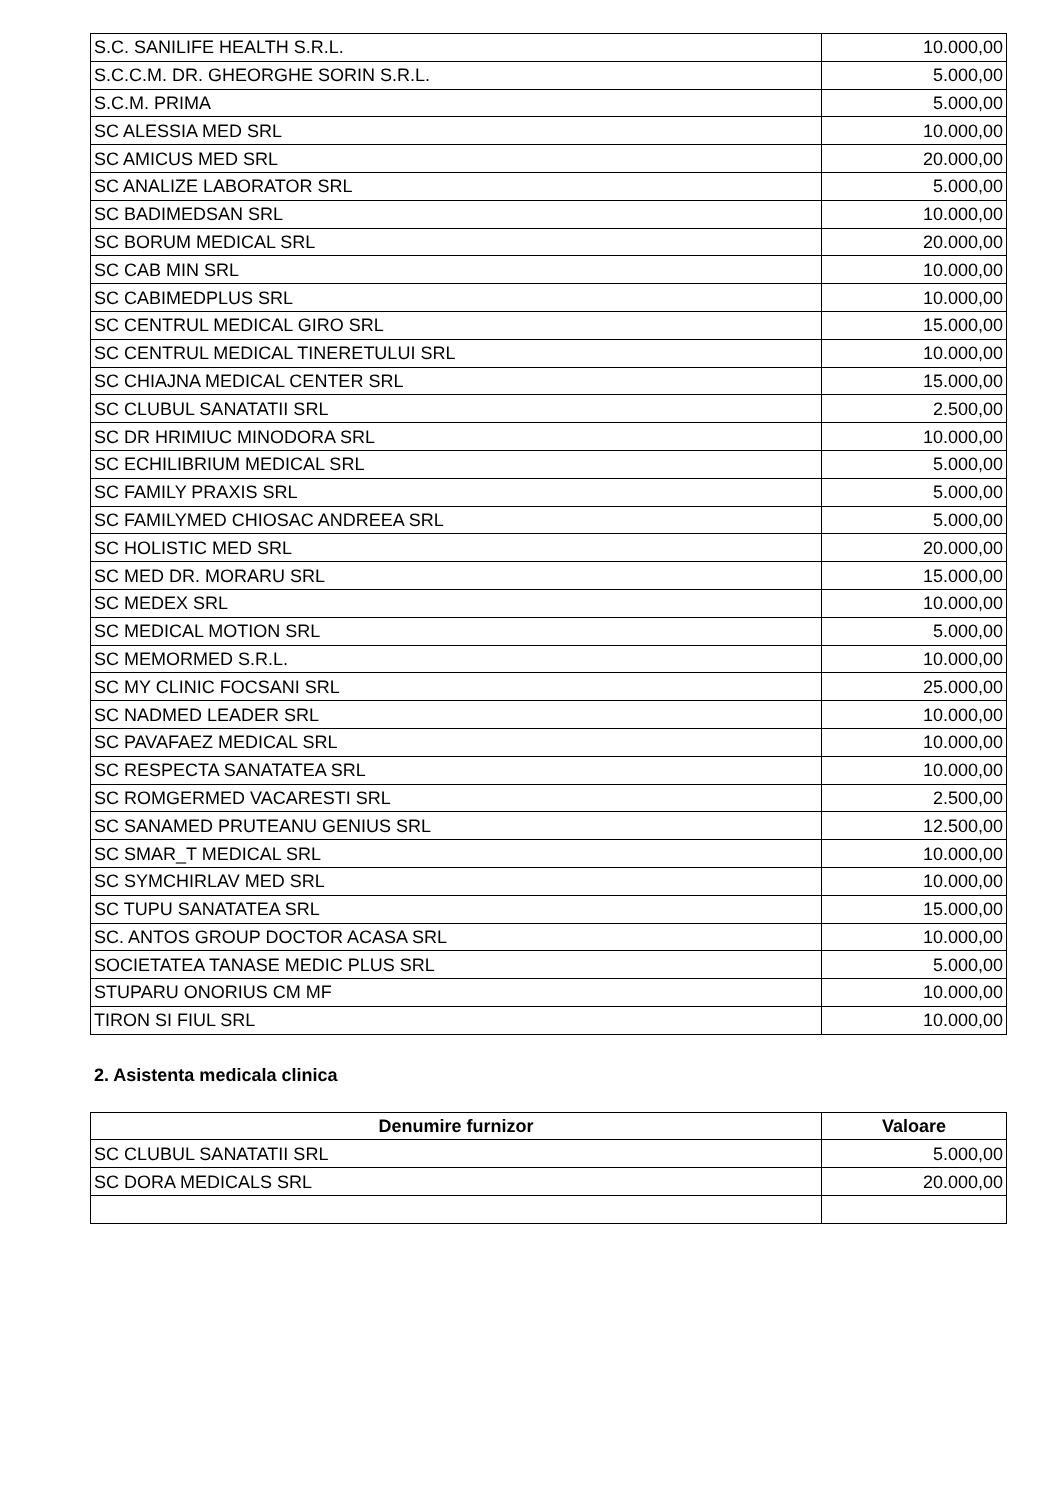| S.C. SANILIFE HEALTH S.R.L. | 10.000,00 |
| S.C.C.M. DR. GHEORGHE SORIN S.R.L. | 5.000,00 |
| S.C.M. PRIMA | 5.000,00 |
| SC ALESSIA MED SRL | 10.000,00 |
| SC AMICUS MED SRL | 20.000,00 |
| SC ANALIZE LABORATOR SRL | 5.000,00 |
| SC BADIMEDSAN SRL | 10.000,00 |
| SC BORUM MEDICAL SRL | 20.000,00 |
| SC CAB MIN SRL | 10.000,00 |
| SC CABIMEDPLUS SRL | 10.000,00 |
| SC CENTRUL MEDICAL GIRO SRL | 15.000,00 |
| SC CENTRUL MEDICAL TINERETULUI SRL | 10.000,00 |
| SC CHIAJNA MEDICAL CENTER SRL | 15.000,00 |
| SC CLUBUL SANATATII SRL | 2.500,00 |
| SC DR HRIMIUC MINODORA SRL | 10.000,00 |
| SC ECHILIBRIUM MEDICAL SRL | 5.000,00 |
| SC FAMILY PRAXIS SRL | 5.000,00 |
| SC FAMILYMED CHIOSAC ANDREEA SRL | 5.000,00 |
| SC HOLISTIC MED SRL | 20.000,00 |
| SC MED DR. MORARU SRL | 15.000,00 |
| SC MEDEX SRL | 10.000,00 |
| SC MEDICAL MOTION SRL | 5.000,00 |
| SC MEMORMED S.R.L. | 10.000,00 |
| SC MY CLINIC FOCSANI SRL | 25.000,00 |
| SC NADMED LEADER SRL | 10.000,00 |
| SC PAVAFAEZ MEDICAL SRL | 10.000,00 |
| SC RESPECTA SANATATEA SRL | 10.000,00 |
| SC ROMGERMED VACARESTI SRL | 2.500,00 |
| SC SANAMED PRUTEANU GENIUS SRL | 12.500,00 |
| SC SMAR_T MEDICAL SRL | 10.000,00 |
| SC SYMCHIRLAV MED SRL | 10.000,00 |
| SC TUPU SANATATEA SRL | 15.000,00 |
| SC. ANTOS GROUP DOCTOR ACASA SRL | 10.000,00 |
| SOCIETATEA TANASE MEDIC PLUS SRL | 5.000,00 |
| STUPARU ONORIUS CM MF | 10.000,00 |
| TIRON SI FIUL SRL | 10.000,00 |
2. Asistenta medicala clinica
| Denumire furnizor | Valoare |
| --- | --- |
| SC CLUBUL SANATATII SRL | 5.000,00 |
| SC DORA MEDICALS SRL | 20.000,00 |